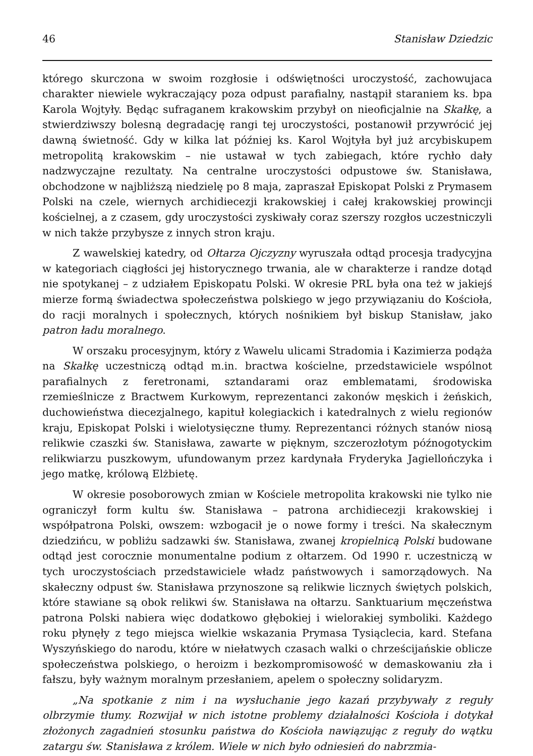46 Stanisław Dziedzic
którego skurczona w swoim rozgłosie i odświętności uroczystość, zachowujaca charakter niewiele wykraczający poza odpust parafialny, nastąpił staraniem ks. bpa Karola Wojtyły. Będąc sufraganem krakowskim przybył on nieoficjalnie na Skałkę, a stwierdziwszy bolesną degradację rangi tej uroczystości, postanowił przywrócić jej dawną świetność. Gdy w kilka lat później ks. Karol Wojtyła był już arcybiskupem metropolitą krakowskim – nie ustawał w tych zabiegach, które rychło dały nadzwyczajne rezultaty. Na centralne uroczystości odpustowe św. Stanisława, obchodzone w najbliższą niedzielę po 8 maja, zapraszał Episkopat Polski z Prymasem Polski na czele, wiernych archidiecezji krakowskiej i całej krakowskiej prowincji kościelnej, a z czasem, gdy uroczystości zyskiwały coraz szerszy rozgłos uczestniczyli w nich także przybysze z innych stron kraju.
Z wawelskiej katedry, od Ołtarza Ojczyzny wyruszała odtąd procesja tradycyjna w kategoriach ciągłości jej historycznego trwania, ale w charakterze i randze dotąd nie spotykanej – z udziałem Episkopatu Polski. W okresie PRL była ona też w jakiejś mierze formą świadectwa społeczeństwa polskiego w jego przywiązaniu do Kościoła, do racji moralnych i społecznych, których nośnikiem był biskup Stanisław, jako patron ładu moralnego.
W orszaku procesyjnym, który z Wawelu ulicami Stradomia i Kazimierza podąża na Skałkę uczestniczą odtąd m.in. bractwa kościelne, przedstawiciele wspólnot parafialnych z feretronami, sztandarami oraz emblematami, środowiska rzemieślnicze z Bractwem Kurkowym, reprezentanci zakonów męskich i żeńskich, duchowieństwa diecezjalnego, kapituł kolegiackich i katedralnych z wielu regionów kraju, Episkopat Polski i wielotysięczne tłumy. Reprezentanci różnych stanów niosą relikwie czaszki św. Stanisława, zawarte w pięknym, szczerozłotym późnogotyckim relikwiarzu puszkowym, ufundowanym przez kardynała Fryderyka Jagiellończyka i jego matkę, królową Elżbietę.
W okresie posoborowych zmian w Kościele metropolita krakowski nie tylko nie ograniczył form kultu św. Stanisława – patrona archidiecezji krakowskiej i współpatrona Polski, owszem: wzbogacił je o nowe formy i treści. Na skałecznym dziedzińcu, w pobliżu sadzawki św. Stanisława, zwanej kropielnicą Polski budowane odtąd jest corocznie monumentalne podium z ołtarzem. Od 1990 r. uczestniczą w tych uroczystościach przedstawiciele władz państwowych i samorządowych. Na skałeczny odpust św. Stanisława przynoszone są relikwie licznych świętych polskich, które stawiane są obok relikwi św. Stanisława na ołtarzu. Sanktuarium męczeństwa patrona Polski nabiera więc dodatkowo głębokiej i wielorakiej symboliki. Każdego roku płynęły z tego miejsca wielkie wskazania Prymasa Tysiąclecia, kard. Stefana Wyszyńskiego do narodu, które w niełatwych czasach walki o chrześcijańskie oblicze społeczeństwa polskiego, o heroizm i bezkompromisowość w demaskowaniu zła i fałszu, były ważnym moralnym przesłaniem, apelem o społeczny solidaryzm.
„Na spotkanie z nim i na wysłuchanie jego kazań przybywały z reguły olbrzymie tłumy. Rozwijał w nich istotne problemy działalności Kościoła i dotykał złożonych zagadnień stosunku państwa do Kościoła nawiązując z reguły do wątku zatargu św. Stanisława z królem. Wiele w nich było odniesień do nabrzmia-